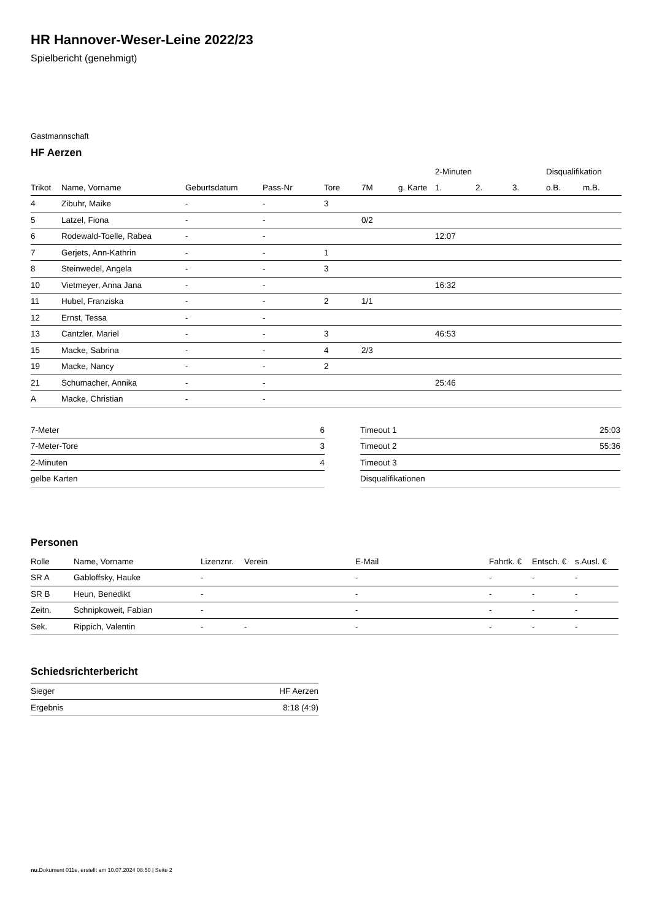HR Hannover-Weser-Leine 2022/23
Spielbericht (genehmigt)
Gastmannschaft
HF Aerzen
| | | | | | | | 2-Minuten | | | Disqualifikation | |
| --- | --- | --- | --- | --- | --- | --- | --- | --- | --- | --- | --- |
| Trikot | Name, Vorname | Geburtsdatum | Pass-Nr | Tore | 7M | g. Karte | 1. | 2. | 3. | o.B. | m.B. |
| 4 | Zibuhr, Maike | - | - | 3 | | | | | | | |
| 5 | Latzel, Fiona | - | - | | 0/2 | | | | | | |
| 6 | Rodewald-Toelle, Rabea | - | - | | | | 12:07 | | | | |
| 7 | Gerjets, Ann-Kathrin | - | - | 1 | | | | | | | |
| 8 | Steinwedel, Angela | - | - | 3 | | | | | | | |
| 10 | Vietmeyer, Anna Jana | - | - | | | | 16:32 | | | | |
| 11 | Hubel, Franziska | - | - | 2 | 1/1 | | | | | | |
| 12 | Ernst, Tessa | - | - | | | | | | | | |
| 13 | Cantzler, Mariel | - | - | 3 | | | 46:53 | | | | |
| 15 | Macke, Sabrina | - | - | 4 | 2/3 | | | | | | |
| 19 | Macke, Nancy | - | - | 2 | | | | | | | |
| 21 | Schumacher, Annika | - | - | | | | 25:46 | | | | |
| A | Macke, Christian | - | - | | | | | | | | |
| 7-Meter | 6 |
| 7-Meter-Tore | 3 |
| 2-Minuten | 4 |
| gelbe Karten | |
| Timeout 1 | 25:03 |
| Timeout 2 | 55:36 |
| Timeout 3 | |
| Disqualifikationen | |
Personen
| Rolle | Name, Vorname | Lizenznr. | Verein | E-Mail | Fahrtk. € | Entsch. € | s.Ausl. € |
| --- | --- | --- | --- | --- | --- | --- | --- |
| SR A | Gabloffsky, Hauke | - | | - | - | - | - |
| SR B | Heun, Benedikt | - | | - | - | - | - |
| Zeitn. | Schnipkoweit, Fabian | - | | - | - | - | - |
| Sek. | Rippich, Valentin | - | - | - | - | - | - |
Schiedsrichterbericht
| Sieger | HF Aerzen |
| Ergebnis | 8:18 (4:9) |
nu.Dokument 011e, erstellt am 10.07.2024 08:50 | Seite 2